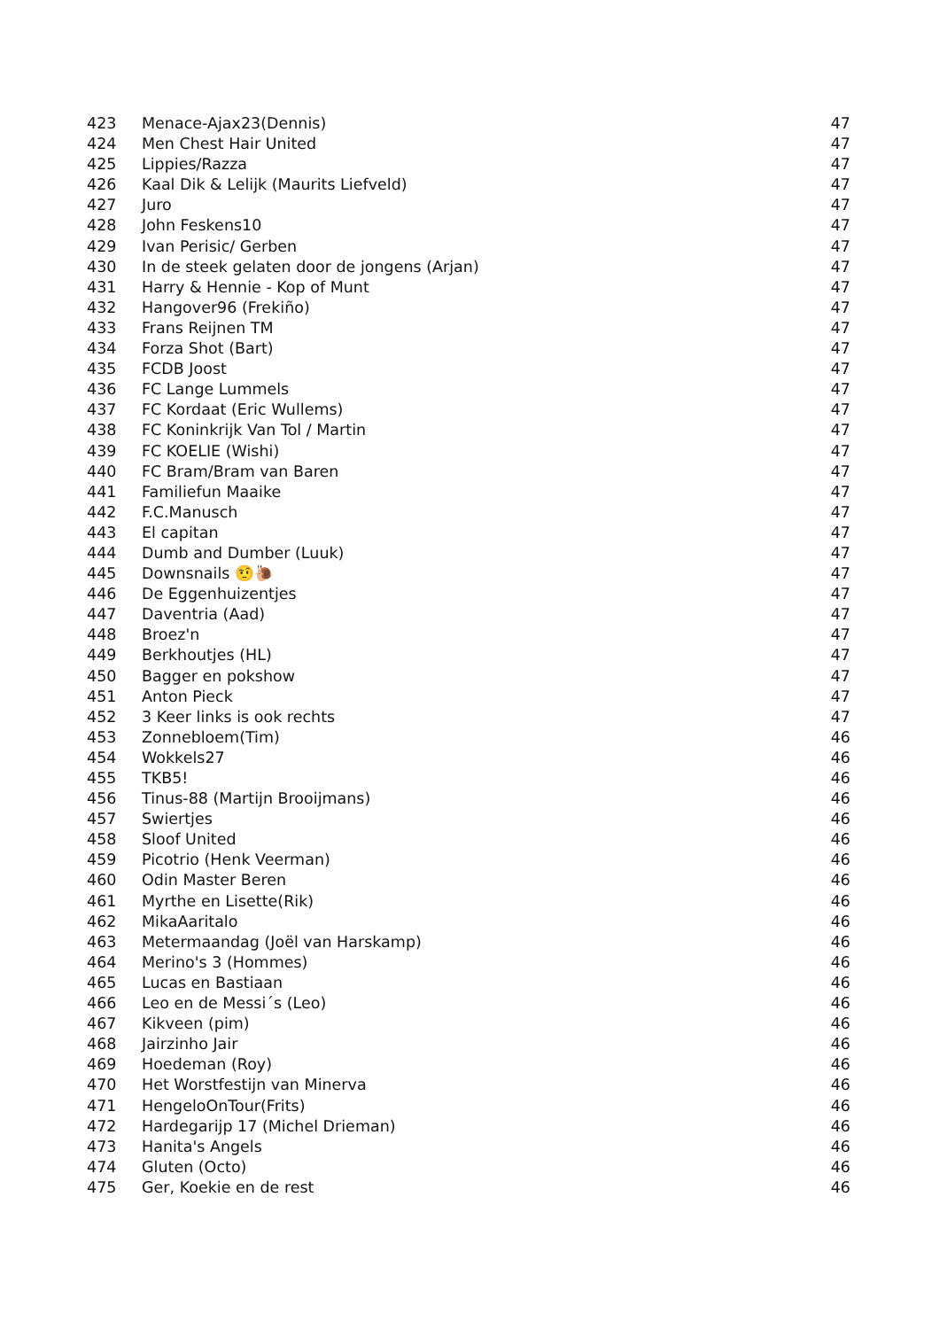| 423 | Menace-Ajax23(Dennis) | 47 |
| 424 | Men Chest Hair United | 47 |
| 425 | Lippies/Razza | 47 |
| 426 | Kaal Dik & Lelijk (Maurits Liefveld) | 47 |
| 427 | Juro | 47 |
| 428 | John Feskens10 | 47 |
| 429 | Ivan Perisic/ Gerben | 47 |
| 430 | In de steek gelaten door de jongens (Arjan) | 47 |
| 431 | Harry & Hennie - Kop of Munt | 47 |
| 432 | Hangover96 (Frekiño) | 47 |
| 433 | Frans Reijnen TM | 47 |
| 434 | Forza Shot (Bart) | 47 |
| 435 | FCDB Joost | 47 |
| 436 | FC Lange Lummels | 47 |
| 437 | FC Kordaat (Eric Wullems) | 47 |
| 438 | FC Koninkrijk Van Tol / Martin | 47 |
| 439 | FC KOELIE (Wishi) | 47 |
| 440 | FC Bram/Bram van Baren | 47 |
| 441 | Familiefun Maaike | 47 |
| 442 | F.C.Manusch | 47 |
| 443 | El capitan | 47 |
| 444 | Dumb and Dumber (Luuk) | 47 |
| 445 | Downsnails 🤨🐌 | 47 |
| 446 | De Eggenhuizentjes | 47 |
| 447 | Daventria (Aad) | 47 |
| 448 | Broez'n | 47 |
| 449 | Berkhoutjes (HL) | 47 |
| 450 | Bagger en pokshow | 47 |
| 451 | Anton Pieck | 47 |
| 452 | 3 Keer links is ook rechts | 47 |
| 453 | Zonnebloem(Tim) | 46 |
| 454 | Wokkels27 | 46 |
| 455 | TKB5! | 46 |
| 456 | Tinus-88 (Martijn Brooijmans) | 46 |
| 457 | Swiertjes | 46 |
| 458 | Sloof United | 46 |
| 459 | Picotrio (Henk Veerman) | 46 |
| 460 | Odin Master Beren | 46 |
| 461 | Myrthe en Lisette(Rik) | 46 |
| 462 | MikaAaritalo | 46 |
| 463 | Metermaandag (Joël van Harskamp) | 46 |
| 464 | Merino's 3 (Hommes) | 46 |
| 465 | Lucas en Bastiaan | 46 |
| 466 | Leo en de Messi´s (Leo) | 46 |
| 467 | Kikveen (pim) | 46 |
| 468 | Jairzinho Jair | 46 |
| 469 | Hoedeman (Roy) | 46 |
| 470 | Het Worstfestijn van Minerva | 46 |
| 471 | HengeloOnTour(Frits) | 46 |
| 472 | Hardegarijp 17 (Michel Drieman) | 46 |
| 473 | Hanita's Angels | 46 |
| 474 | Gluten (Octo) | 46 |
| 475 | Ger, Koekie en de rest | 46 |